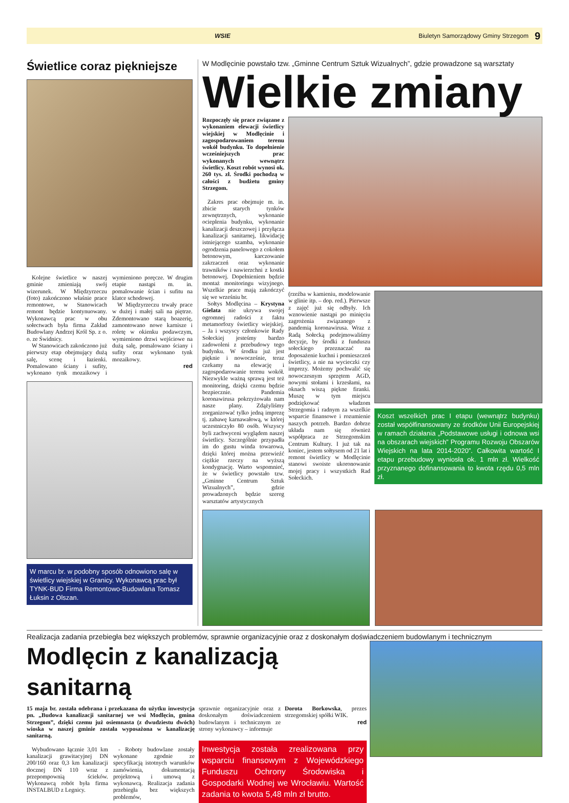WSIE Biuletyn Samorządowy Gminy Strzegom 9
Świetlice coraz piękniejsze
Kolejne świetlice w naszej gminie zmieniają swój wizerunek. W Międzyrzeczu (foto) zakończono właśnie prace remontowe, w Stanowicach remont będzie kontynuowany. Wykonawcą prac w obu sołectwach była firma Zakład Budowlany Andrzej Król Sp. z o. o. ze Świdnicy.
W Stanowicach zakończono już pierwszy etap obejmujący dużą salę, scenę i łazienki. Pomalowano ściany i sufity, wykonano tynk mozaikowy i wymieniono poręcze. W drugim etapie nastąpi m. in. pomalowanie ścian i sufitu na klatce schodowej.
W Międzyrzeczu trwały prace w dużej i małej sali na piętrze. Zdemontowano starą boazerię, zamontowano nowe karnisze i roletę w okienku podawczym, wymieniono drzwi wejściowe na dużą salę, pomalowano ściany i sufity oraz wykonano tynk mozaikowy.
red
W marcu br. w podobny sposób odnowiono salę w świetlicy wiejskiej w Granicy. Wykonawcą prac był TYNK-BUD Firma Remontowo-Budowlana Tomasz Łuksin z Olszan.
W Modlęcinie powstało tzw. „Gminne Centrum Sztuk Wizualnych”, gdzie prowadzone są warsztaty
Wielkie zmiany
Rozpoczęły się prace związane z wykonaniem elewacji świetlicy wiejskiej w Modlęcinie i zagospodarowaniem terenu wokół budynku. To dopełnienie wcześniejszych prac wykonanych wewnątrz świetlicy. Koszt robót wynosi ok. 260 tys. zł. Środki pochodzą w całości z budżetu gminy Strzegom.
Zakres prac obejmuje m. in. zbicie starych tynków zewnętrznych, wykonanie ocieplenia budynku, wykonanie kanalizacji deszczowej i przyłącza kanalizacji sanitarnej, likwidację istniejącego szamba, wykonanie ogrodzenia panelowego z cokołem betonowym, karczowanie zakrzaczeń oraz wykonanie trawników i nawierzchni z kostki betonowej. Dopełnieniem będzie montaż monitoringu wizyjnego. Wszelkie prace mają zakończyć się we wrześniu br.
Sołtys Modlęcina – Krystyna Gielata nie ukrywa swojej ogromnej radości z faktu metamorfozy świetlicy wiejskiej. – Ja i wszyscy członkowie Rady Sołeckiej jesteśmy bardzo zadowoleni z przebudowy tego budynku. W środku już jest pięknie i nowocześnie, teraz czekamy na elewację i zagospodarowanie terenu wokół. Niezwykle ważną sprawą jest też monitoring, dzięki czemu będzie bezpiecznie. Pandemia koronawirusa pokrzyżowała nam nasze plany. Zdążyliśmy zorganizować tylko jedną imprezę tj. zabawę karnawałową, w której uczestniczyło 80 osób. Wszyscy byli zachwyceni wyglądem naszej świetlicy. Szczególnie przypadła im do gustu winda towarowa, dzięki której można przewieźć ciężkie rzeczy na wyższą kondygnację. Warto wspomnieć, że w świetlicy powstało tzw. „Gminne Centrum Sztuk Wizualnych”, gdzie prowadzonych będzie szereg warsztatów artystycznych
(rzeźba w kamieniu, modelowanie w glinie itp. – dop. red.). Pierwsze z zajęć już się odbyły. Ich wznowienie nastąpi po minięciu zagrożenia związanego z pandemią koronawirusa. Wraz z Radą Sołecką podejmowaliśmy decyzje, by środki z funduszu sołeckiego przeznaczać na doposażenie kuchni i pomieszczeń świetlicy, a nie na wycieczki czy imprezy. Możemy pochwalić się nowoczesnym sprzętem AGD, nowymi stołami i krzesłami, na oknach wiszą piękne firanki. Muszę w tym miejscu podziękować władzom Strzegomia i radnym za wszelkie wsparcie finansowe i rozumienie naszych potrzeb. Bardzo dobrze układa nam się również współpraca ze Strzegomskim Centrum Kultury. I już tak na koniec, jestem sołtysem od 21 lat i remont świetlicy w Modlęcinie stanowi swoiste ukoronowanie mojej pracy i wszystkich Rad Sołeckich.
Koszt wszelkich prac I etapu (wewnątrz budynku) został współfinansowany ze środków Unii Europejskiej w ramach działania „Podstawowe usługi i odnowa wsi na obszarach wiejskich” Programu Rozwoju Obszarów Wiejskich na lata 2014-2020”. Całkowita wartość I etapu przebudowy wyniosła ok. 1 mln zł. Wielkość przyznanego dofinansowania to kwota rzędu 0,5 mln zł.
Realizacja zadania przebiegła bez większych problemów, sprawnie organizacyjnie oraz z doskonałym doświadczeniem budowlanym i technicznym
Modlęcin z kanalizacją sanitarną
15 maja br. została odebrana i przekazana do użytku inwestycja pn. „Budowa kanalizacji sanitarnej we wsi Modlęcin, gmina Strzegom”, dzięki czemu już osiemnasta (z dwudziestu dwóch) wioska w naszej gminie została wyposażona w kanalizację sanitarną.
Wybudowano łącznie 3,01 km kanalizacji grawitacyjnej DN 200/160 oraz 0,3 km kanalizacji tłocznej DN 110 wraz z przepompownią ścieków. Wykonawcą robót była firma INSTALBUD z Legnicy.
- Roboty budowlane zostały wykonane zgodnie ze specyfikacją istotnych warunków zamówienia, dokumentacją projektową i umową z wykonawcą. Realizacja zadania przebiegła bez większych problemów,
sprawnie organizacyjnie oraz z doskonałym doświadczeniem budowlanym i technicznym ze strony wykonawcy – informuje
Dorota Borkowska, prezes strzegomskiej spółki WIK.
red
Inwestycja została zrealizowana przy wsparciu finansowym z Wojewódzkiego Funduszu Ochrony Środowiska i Gospodarki Wodnej we Wrocławiu. Wartość zadania to kwota 5,48 mln zł brutto.